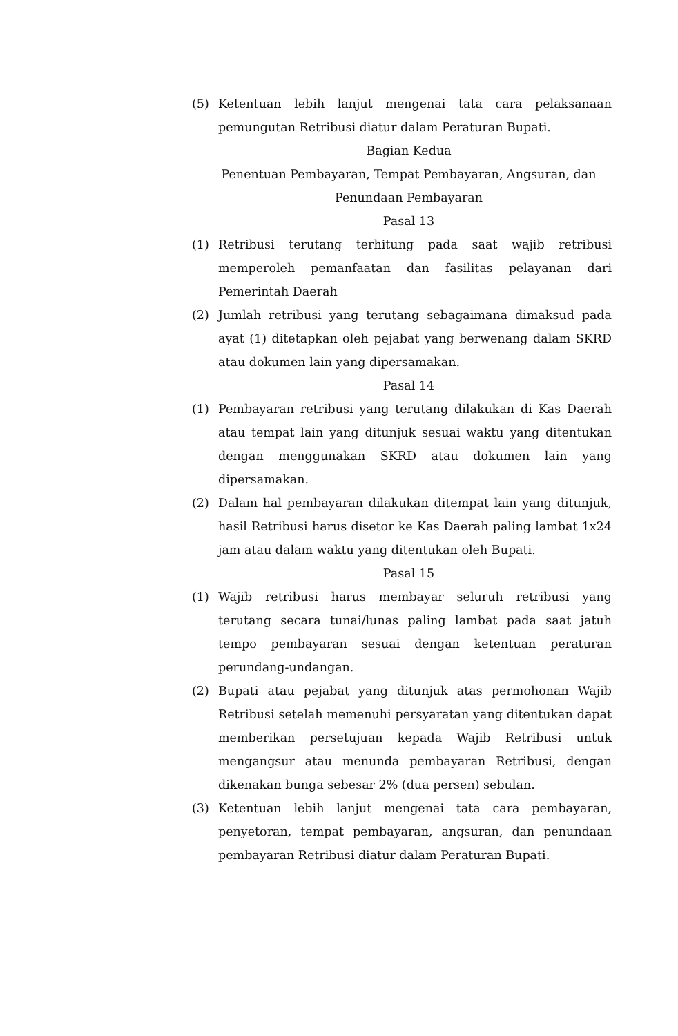(5) Ketentuan lebih lanjut mengenai tata cara pelaksanaan pemungutan Retribusi diatur dalam Peraturan Bupati.
Bagian Kedua
Penentuan Pembayaran, Tempat Pembayaran, Angsuran, dan Penundaan Pembayaran
Pasal 13
(1) Retribusi terutang terhitung pada saat wajib retribusi memperoleh pemanfaatan dan fasilitas pelayanan dari Pemerintah Daerah
(2) Jumlah retribusi yang terutang sebagaimana dimaksud pada ayat (1) ditetapkan oleh pejabat yang berwenang dalam SKRD atau dokumen lain yang dipersamakan.
Pasal 14
(1) Pembayaran retribusi yang terutang dilakukan di Kas Daerah atau tempat lain yang ditunjuk sesuai waktu yang ditentukan dengan menggunakan SKRD atau dokumen lain yang dipersamakan.
(2) Dalam hal pembayaran dilakukan ditempat lain yang ditunjuk, hasil Retribusi harus disetor ke Kas Daerah paling lambat 1x24 jam atau dalam waktu yang ditentukan oleh Bupati.
Pasal 15
(1) Wajib retribusi harus membayar seluruh retribusi yang terutang secara tunai/lunas paling lambat pada saat jatuh tempo pembayaran sesuai dengan ketentuan peraturan perundang-undangan.
(2) Bupati atau pejabat yang ditunjuk atas permohonan Wajib Retribusi setelah memenuhi persyaratan yang ditentukan dapat memberikan persetujuan kepada Wajib Retribusi untuk mengangsur atau menunda pembayaran Retribusi, dengan dikenakan bunga sebesar 2% (dua persen) sebulan.
(3) Ketentuan lebih lanjut mengenai tata cara pembayaran, penyetoran, tempat pembayaran, angsuran, dan penundaan pembayaran Retribusi diatur dalam Peraturan Bupati.